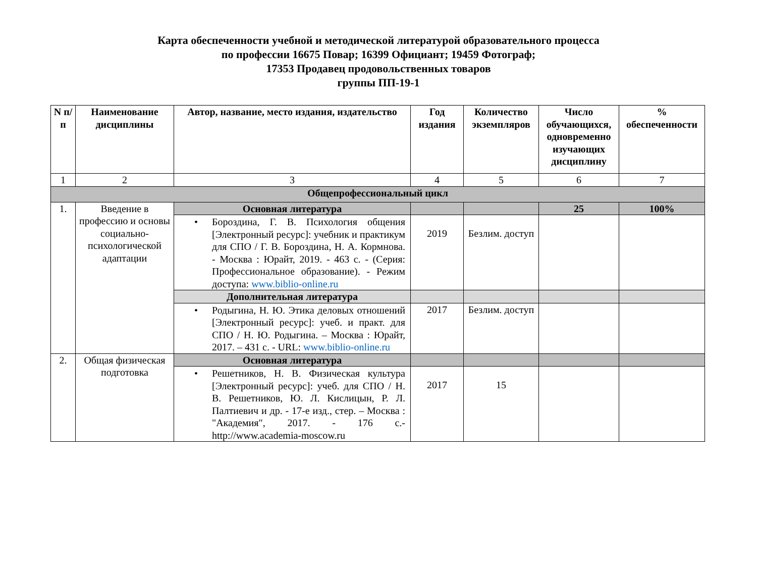Карта обеспеченности учебной и методической литературой образовательного процесса
по профессии 16675 Повар; 16399 Официант; 19459 Фотограф;
17353 Продавец продовольственных товаров
группы ПП-19-1
| N п/п | Наименование дисциплины | Автор, название, место издания, издательство | Год издания | Количество экземпляров | Число обучающихся, одновременно изучающих дисциплину | % обеспеченности |
| --- | --- | --- | --- | --- | --- | --- |
| 1 | 2 | 3 | 4 | 5 | 6 | 7 |
| Общепрофессиональный цикл | | | | | | |
| 1. | Введение в профессию и основы социально-психологической адаптации | Основная литература | | | 25 | 100% |
| | | • Бороздина, Г. В. Психология общения [Электронный ресурс]: учебник и практикум для СПО / Г. В. Бороздина, Н. А. Кормнова. - Москва : Юрайт, 2019. - 463 с. - (Серия: Профессиональное образование). - Режим доступа: www.biblio-online.ru | 2019 | Безлим. доступ | | |
| | | Дополнительная литература | | | | |
| | | • Родыгина, Н. Ю. Этика деловых отношений [Электронный ресурс]: учеб. и практ. для СПО / Н. Ю. Родыгина. – Москва : Юрайт, 2017. – 431 с. - URL: www.biblio-online.ru | 2017 | Безлим. доступ | | |
| 2. | Общая физическая подготовка | Основная литература | | | | |
| | | • Решетников, Н. В. Физическая культура [Электронный ресурс]: учеб. для СПО / Н. В. Решетников, Ю. Л. Кислицын, Р. Л. Палтиевич и др. - 17-е изд., стер. – Москва : "Академия", 2017. - 176 с.- http://www.academia-moscow.ru | 2017 | 15 | | |